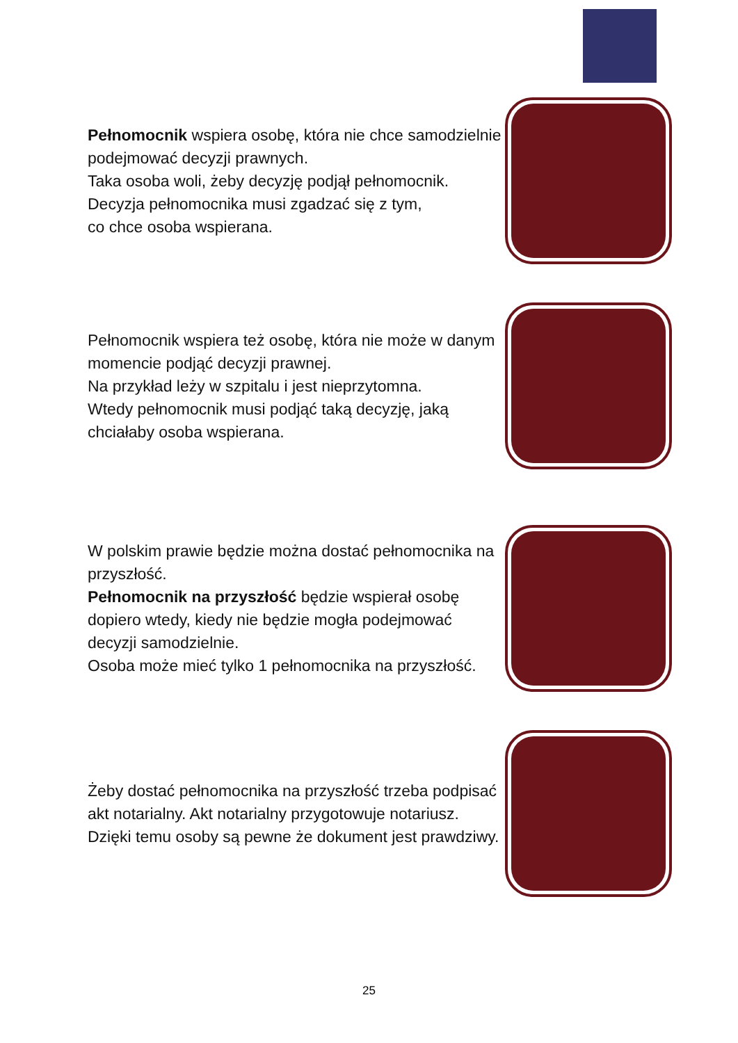Pełnomocnik wspiera osobę, która nie chce samodzielnie podejmować decyzji prawnych.
Taka osoba woli, żeby decyzję podjął pełnomocnik.
Decyzja pełnomocnika musi zgadzać się z tym,
co chce osoba wspierana.
Pełnomocnik wspiera też osobę, która nie może w danym momencie podjąć decyzji prawnej.
Na przykład leży w szpitalu i jest nieprzytomna.
Wtedy pełnomocnik musi podjąć taką decyzję, jaką chciałaby osoba wspierana.
W polskim prawie będzie można dostać pełnomocnika na przyszłość.
Pełnomocnik na przyszłość będzie wspierał osobę dopiero wtedy, kiedy nie będzie mogła podejmować decyzji samodzielnie.
Osoba może mieć tylko 1 pełnomocnika na przyszłość.
Żeby dostać pełnomocnika na przyszłość trzeba podpisać akt notarialny. Akt notarialny przygotowuje notariusz. Dzięki temu osoby są pewne że dokument jest prawdziwy.
25